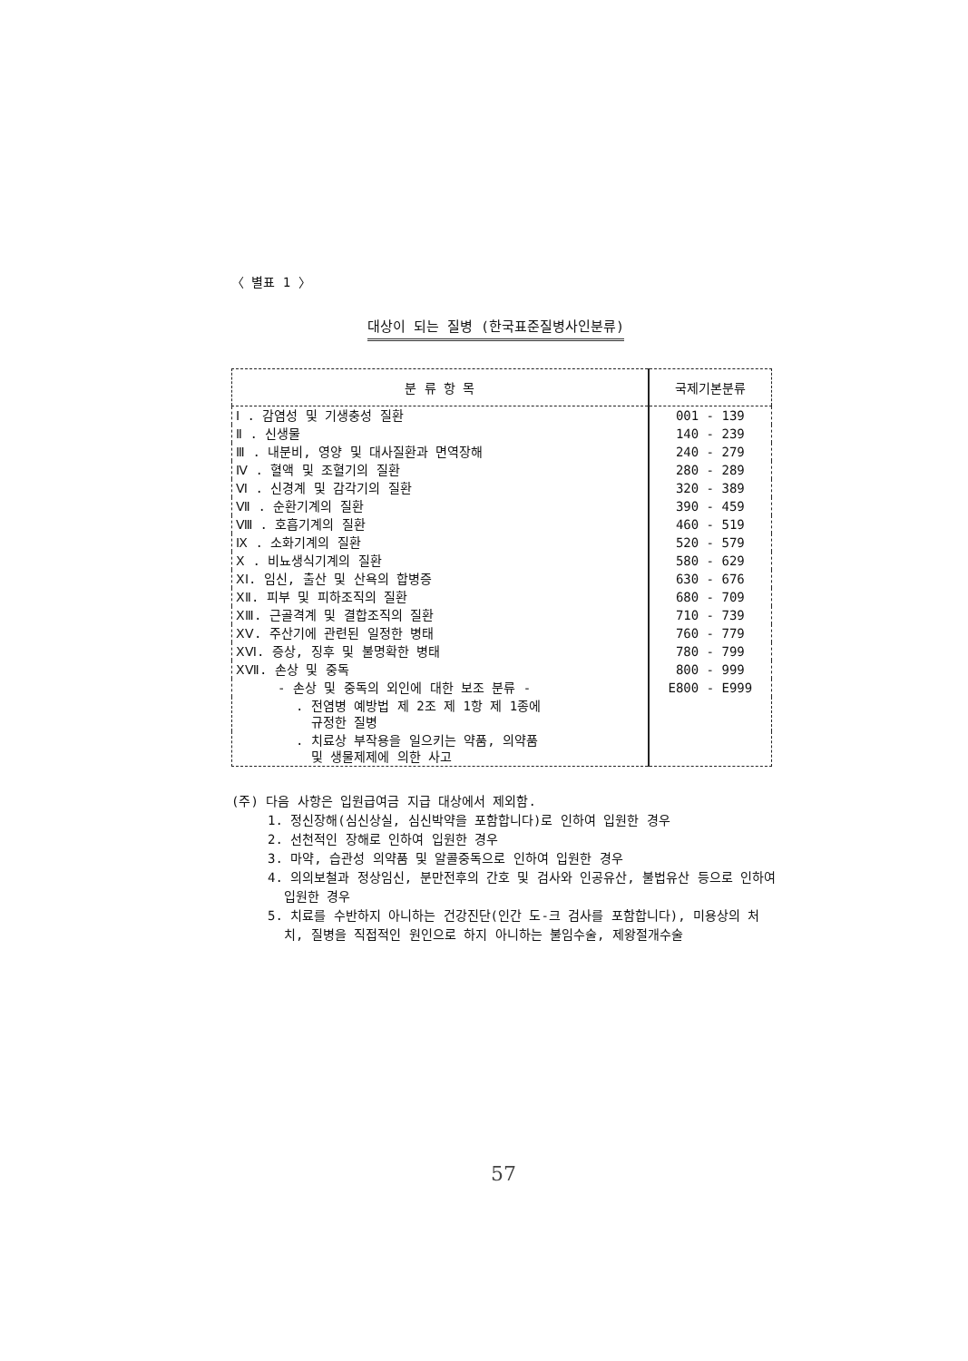〈 별표 1 〉
대상이 되는 질병 (한국표준질병사인분류)
| 분 류 항 목 | 국제기본분류 |
| --- | --- |
| Ⅰ . 감염성 및 기생충성 질환 | 001 - 139 |
| Ⅱ . 신생물 | 140 - 239 |
| Ⅲ . 내분비, 영양 및 대사질환과 면역장해 | 240 - 279 |
| Ⅳ . 혈액 및 조혈기의 질환 | 280 - 289 |
| Ⅵ . 신경계 및 감각기의 질환 | 320 - 389 |
| Ⅶ . 순환기계의 질환 | 390 - 459 |
| Ⅷ . 호흡기계의 질환 | 460 - 519 |
| Ⅸ . 소화기계의 질환 | 520 - 579 |
| Ⅹ . 비뇨생식기계의 질환 | 580 - 629 |
| ⅩⅠ. 임신, 출산 및 산욕의 합병증 | 630 - 676 |
| ⅩⅡ. 피부 및 피하조직의 질환 | 680 - 709 |
| ⅩⅢ. 근골격계 및 결합조직의 질환 | 710 - 739 |
| ⅩⅤ. 주산기에 관련된 일정한 병태 | 760 - 779 |
| ⅩⅥ. 증상, 징후 및 불명확한 병태 | 780 - 799 |
| ⅩⅦ. 손상 및 중독 | 800 - 999 |
| - 손상 및 중독의 외인에 대한 보조 분류 - | E800 - E999 |
| . 전염병 예방법 제 2조 제 1항 제 1종에 규정한 질병 | |
| . 치료상 부작용을 일으키는 약품, 의약품 및 생물제제에 의한 사고 | |
(주) 다음 사항은 입원급여금 지급 대상에서 제외함.
1. 정신장해(심신상실, 심신박약을 포함합니다)로 인하여 입원한 경우
2. 선천적인 장해로 인하여 입원한 경우
3. 마약, 습관성 의약품 및 알콜중독으로 인하여 입원한 경우
4. 의의보철과 정상임신, 분만전후의 간호 및 검사와 인공유산, 불법유산 등으로 인하여 입원한 경우
5. 치료를 수반하지 아니하는 건강진단(인간 도-크 검사를 포함합니다), 미용상의 처치, 질병을 직접적인 원인으로 하지 아니하는 불임수술, 제왕절개수술
57